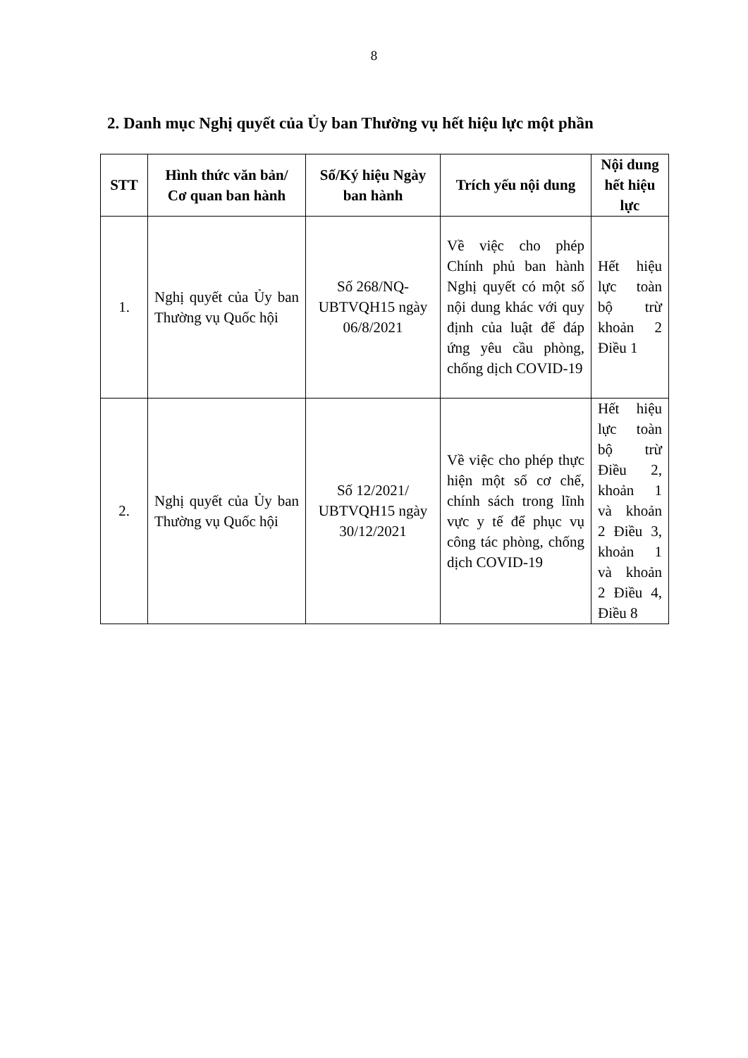8
2. Danh mục Nghị quyết của Ủy ban Thường vụ hết hiệu lực một phần
| STT | Hình thức văn bản/ Cơ quan ban hành | Số/Ký hiệu Ngày ban hành | Trích yếu nội dung | Nội dung hết hiệu lực |
| --- | --- | --- | --- | --- |
| 1. | Nghị quyết của Ủy ban Thường vụ Quốc hội | Số 268/NQ-UBTVQH15 ngày 06/8/2021 | Về việc cho phép Chính phủ ban hành Nghị quyết có một số nội dung khác với quy định của luật để đáp ứng yêu cầu phòng, chống dịch COVID-19 | Hết hiệu lực toàn bộ trừ khoản 2 Điều 1 |
| 2. | Nghị quyết của Ủy ban Thường vụ Quốc hội | Số 12/2021/ UBTVQH15 ngày 30/12/2021 | Về việc cho phép thực hiện một số cơ chế, chính sách trong lĩnh vực y tế để phục vụ công tác phòng, chống dịch COVID-19 | Hết hiệu lực toàn bộ trừ Điều 2, khoản 1 và khoản 2 Điều 3, khoản 1 và khoản 2 Điều 4, Điều 8 |